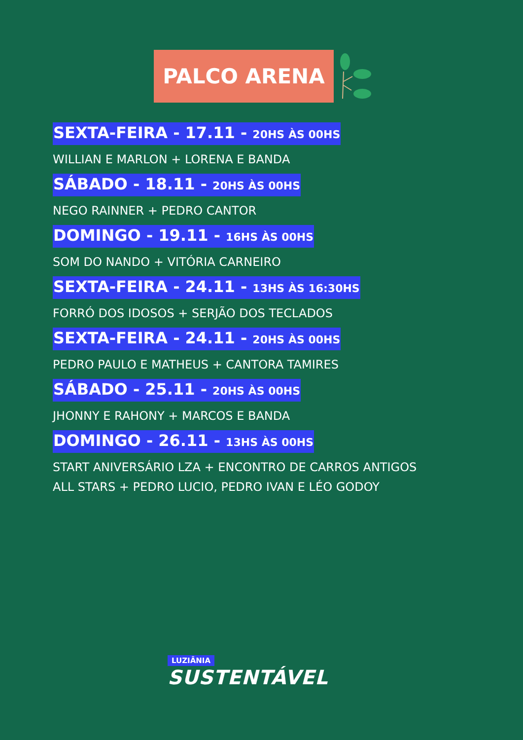PALCO ARENA
SEXTA-FEIRA - 17.11 - 20HS ÀS 00HS
WILLIAN E MARLON + LORENA E BANDA
SÁBADO - 18.11 - 20HS ÀS 00HS
NEGO RAINNER + PEDRO CANTOR
DOMINGO - 19.11 - 16HS ÀS 00HS
SOM DO NANDO + VITÓRIA CARNEIRO
SEXTA-FEIRA - 24.11 - 13HS ÀS 16:30HS
FORRÓ DOS IDOSOS + SERJÃO DOS TECLADOS
SEXTA-FEIRA - 24.11 - 20HS ÀS 00HS
PEDRO PAULO E MATHEUS + CANTORA TAMIRES
SÁBADO - 25.11 - 20HS ÀS 00HS
JHONNY E RAHONY + MARCOS E BANDA
DOMINGO - 26.11 - 13HS ÀS 00HS
START ANIVERSÁRIO LZA + ENCONTRO DE CARROS ANTIGOS
ALL STARS + PEDRO LUCIO, PEDRO IVAN E LÉO GODOY
LUZIÂNIA
SUSTENTÁVEL